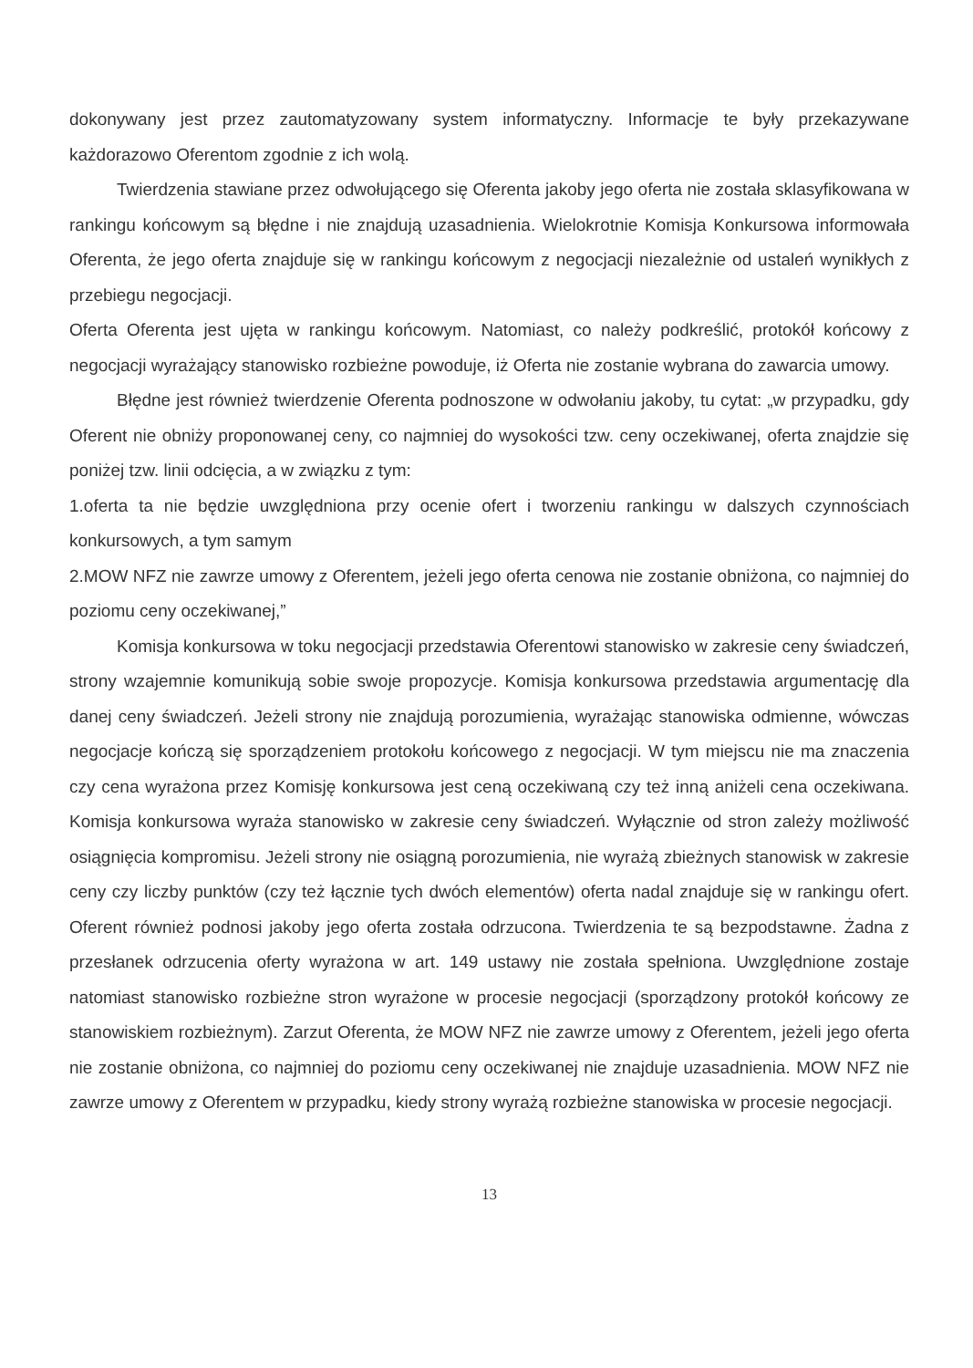dokonywany jest przez zautomatyzowany system informatyczny. Informacje te były przekazywane każdorazowo Oferentom zgodnie z ich wolą.
Twierdzenia stawiane przez odwołującego się Oferenta jakoby jego oferta nie została sklasyfikowana w rankingu końcowym są błędne i nie znajdują uzasadnienia. Wielokrotnie Komisja Konkursowa informowała Oferenta, że jego oferta znajduje się w rankingu końcowym z negocjacji niezależnie od ustaleń wynikłych z przebiegu negocjacji.
Oferta Oferenta jest ujęta w rankingu końcowym. Natomiast, co należy podkreślić, protokół końcowy z negocjacji wyrażający stanowisko rozbieżne powoduje, iż Oferta nie zostanie wybrana do zawarcia umowy.
Błędne jest również twierdzenie Oferenta podnoszone w odwołaniu jakoby, tu cytat: „w przypadku, gdy Oferent nie obniży proponowanej ceny, co najmniej do wysokości tzw. ceny oczekiwanej, oferta znajdzie się poniżej tzw. linii odcięcia, a w związku z tym:
1.oferta ta nie będzie uwzględniona przy ocenie ofert i tworzeniu rankingu w dalszych czynnościach konkursowych, a tym samym
2.MOW NFZ nie zawrze umowy z Oferentem, jeżeli jego oferta cenowa nie zostanie obniżona, co najmniej do poziomu ceny oczekiwanej,”
Komisja konkursowa w toku negocjacji przedstawia Oferentowi stanowisko w zakresie ceny świadczeń, strony wzajemnie komunikują sobie swoje propozycje. Komisja konkursowa przedstawia argumentację dla danej ceny świadczeń. Jeżeli strony nie znajdują porozumienia, wyrażając stanowiska odmienne, wówczas negocjacje kończą się sporządzeniem protokołu końcowego z negocjacji. W tym miejscu nie ma znaczenia czy cena wyrażona przez Komisję konkursowa jest ceną oczekiwaną czy też inną aniżeli cena oczekiwana. Komisja konkursowa wyraża stanowisko w zakresie ceny świadczeń. Wyłącznie od stron zależy możliwość osiągnięcia kompromisu. Jeżeli strony nie osiągną porozumienia, nie wyrażą zbieżnych stanowisk w zakresie ceny czy liczby punktów (czy też łącznie tych dwóch elementów) oferta nadal znajduje się w rankingu ofert. Oferent również podnosi jakoby jego oferta została odrzucona. Twierdzenia te są bezpodstawne. Żadna z przesłanek odrzucenia oferty wyrażona w art. 149 ustawy nie została spełniona. Uwzględnione zostaje natomiast stanowisko rozbieżne stron wyrażone w procesie negocjacji (sporządzony protokół końcowy ze stanowiskiem rozbieżnym). Zarzut Oferenta, że MOW NFZ nie zawrze umowy z Oferentem, jeżeli jego oferta nie zostanie obniżona, co najmniej do poziomu ceny oczekiwanej nie znajduje uzasadnienia. MOW NFZ nie zawrze umowy z Oferentem w przypadku, kiedy strony wyrażą rozbieżne stanowiska w procesie negocjacji.
13